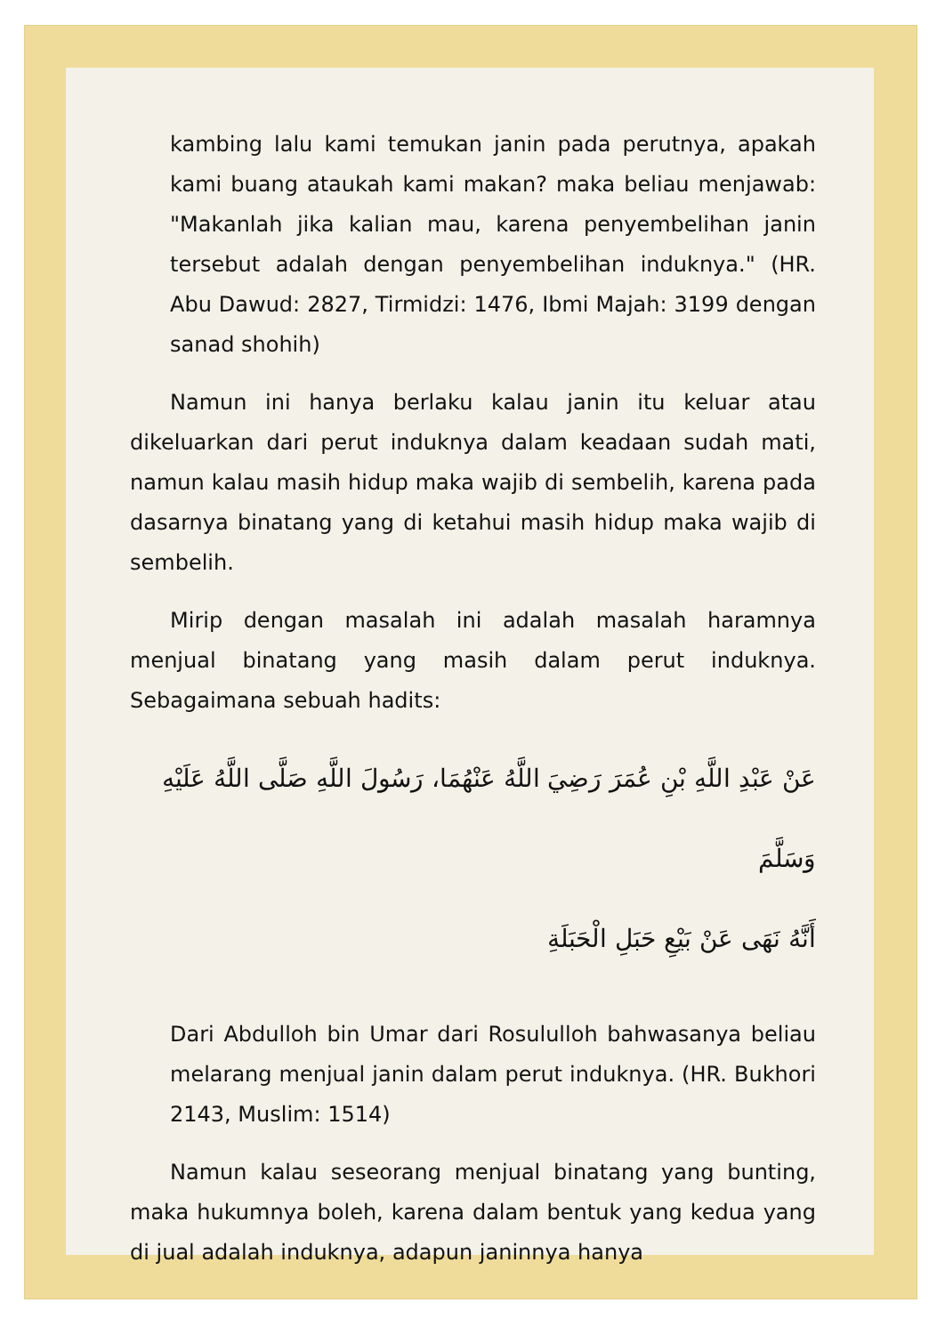kambing lalu kami temukan janin pada perutnya, apakah kami buang ataukah kami makan? maka beliau menjawab: "Makanlah jika kalian mau, karena penyembelihan janin tersebut adalah dengan penyembelihan induknya." (HR. Abu Dawud: 2827, Tirmidzi: 1476, Ibmi Majah: 3199 dengan sanad shohih)
Namun ini hanya berlaku kalau janin itu keluar atau dikeluarkan dari perut induknya dalam keadaan sudah mati, namun kalau masih hidup maka wajib di sembelih, karena pada dasarnya binatang yang di ketahui masih hidup maka wajib di sembelih.
Mirip dengan masalah ini adalah masalah haramnya menjual binatang yang masih dalam perut induknya. Sebagaimana sebuah hadits:
عَنْ عَبْدِ اللَّهِ بْنِ عُمَرَ رَضِيَ اللَّهُ عَنْهُمَا، رَسُولَ اللَّهِ صَلَّى اللَّهُ عَلَيْهِ وَسَلَّمَ
أَنَّهُ نَهَى عَنْ بَيْعِ حَبَلِ الْحَبَلَةِ
Dari Abdulloh bin Umar dari Rosululloh bahwasanya beliau melarang menjual janin dalam perut induknya. (HR. Bukhori 2143, Muslim: 1514)
Namun kalau seseorang menjual binatang yang bunting, maka hukumnya boleh, karena dalam bentuk yang kedua yang di jual adalah induknya, adapun janinnya hanya